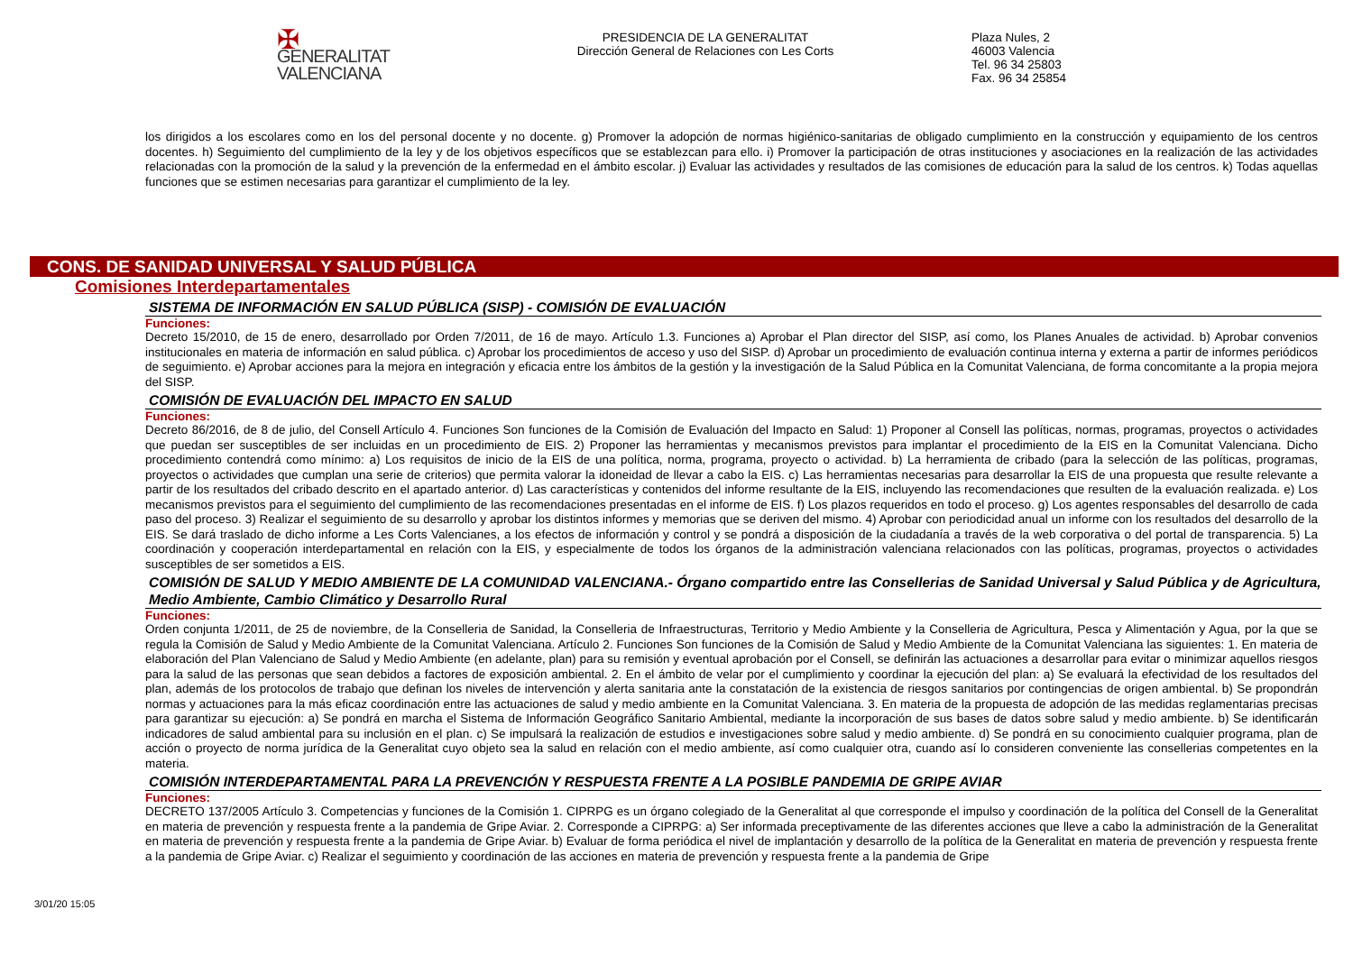✠ GENERALITAT
VALENCIANA
PRESIDENCIA DE LA GENERALITAT
Dirección General de Relaciones con Les Corts
Plaza Nules, 2
46003 Valencia
Tel. 96 34 25803
Fax. 96 34 25854
los dirigidos a los escolares como en los del personal docente y no docente. g) Promover la adopción de normas higiénico-sanitarias de obligado cumplimiento en la construcción y equipamiento de los centros docentes. h) Seguimiento del cumplimiento de la ley y de los objetivos específicos que se establezcan para ello. i) Promover la participación de otras instituciones y asociaciones en la realización de las actividades relacionadas con la promoción de la salud y la prevención de la enfermedad en el ámbito escolar. j) Evaluar las actividades y resultados de las comisiones de educación para la salud de los centros. k) Todas aquellas funciones que se estimen necesarias para garantizar el cumplimiento de la ley.
CONS. DE SANIDAD UNIVERSAL Y SALUD PÚBLICA
Comisiones Interdepartamentales
SISTEMA DE INFORMACIÓN EN SALUD PÚBLICA (SISP) - COMISIÓN DE EVALUACIÓN
Funciones:
Decreto 15/2010, de 15 de enero, desarrollado por Orden 7/2011, de 16 de mayo. Artículo 1.3. Funciones a) Aprobar el Plan director del SISP, así como, los Planes Anuales de actividad. b) Aprobar convenios institucionales en materia de información en salud pública. c) Aprobar los procedimientos de acceso y uso del SISP. d) Aprobar un procedimiento de evaluación continua interna y externa a partir de informes periódicos de seguimiento. e) Aprobar acciones para la mejora en integración y eficacia entre los ámbitos de la gestión y la investigación de la Salud Pública en la Comunitat Valenciana, de forma concomitante a la propia mejora del SISP.
COMISIÓN DE EVALUACIÓN DEL IMPACTO EN SALUD
Funciones:
Decreto 86/2016, de 8 de julio, del Consell Artículo 4. Funciones Son funciones de la Comisión de Evaluación del Impacto en Salud: 1) Proponer al Consell las políticas, normas, programas, proyectos o actividades que puedan ser susceptibles de ser incluidas en un procedimiento de EIS. 2) Proponer las herramientas y mecanismos previstos para implantar el procedimiento de la EIS en la Comunitat Valenciana. Dicho procedimiento contendrá como mínimo: a) Los requisitos de inicio de la EIS de una política, norma, programa, proyecto o actividad. b) La herramienta de cribado (para la selección de las políticas, programas, proyectos o actividades que cumplan una serie de criterios) que permita valorar la idoneidad de llevar a cabo la EIS. c) Las herramientas necesarias para desarrollar la EIS de una propuesta que resulte relevante a partir de los resultados del cribado descrito en el apartado anterior. d) Las características y contenidos del informe resultante de la EIS, incluyendo las recomendaciones que resulten de la evaluación realizada. e) Los mecanismos previstos para el seguimiento del cumplimiento de las recomendaciones presentadas en el informe de EIS. f) Los plazos requeridos en todo el proceso. g) Los agentes responsables del desarrollo de cada paso del proceso. 3) Realizar el seguimiento de su desarrollo y aprobar los distintos informes y memorias que se deriven del mismo. 4) Aprobar con periodicidad anual un informe con los resultados del desarrollo de la EIS. Se dará traslado de dicho informe a Les Corts Valencianes, a los efectos de información y control y se pondrá a disposición de la ciudadanía a través de la web corporativa o del portal de transparencia. 5) La coordinación y cooperación interdepartamental en relación con la EIS, y especialmente de todos los órganos de la administración valenciana relacionados con las políticas, programas, proyectos o actividades susceptibles de ser sometidos a EIS.
COMISIÓN DE SALUD Y MEDIO AMBIENTE DE LA COMUNIDAD VALENCIANA.- Órgano compartido entre las Consellerias de Sanidad Universal y Salud Pública y de Agricultura, Medio Ambiente, Cambio Climático y Desarrollo Rural
Funciones:
Orden conjunta 1/2011, de 25 de noviembre, de la Conselleria de Sanidad, la Conselleria de Infraestructuras, Territorio y Medio Ambiente y la Conselleria de Agricultura, Pesca y Alimentación y Agua, por la que se regula la Comisión de Salud y Medio Ambiente de la Comunitat Valenciana. Artículo 2. Funciones Son funciones de la Comisión de Salud y Medio Ambiente de la Comunitat Valenciana las siguientes: 1. En materia de elaboración del Plan Valenciano de Salud y Medio Ambiente (en adelante, plan) para su remisión y eventual aprobación por el Consell, se definirán las actuaciones a desarrollar para evitar o minimizar aquellos riesgos para la salud de las personas que sean debidos a factores de exposición ambiental. 2. En el ámbito de velar por el cumplimiento y coordinar la ejecución del plan: a) Se evaluará la efectividad de los resultados del plan, además de los protocolos de trabajo que definan los niveles de intervención y alerta sanitaria ante la constatación de la existencia de riesgos sanitarios por contingencias de origen ambiental. b) Se propondrán normas y actuaciones para la más eficaz coordinación entre las actuaciones de salud y medio ambiente en la Comunitat Valenciana. 3. En materia de la propuesta de adopción de las medidas reglamentarias precisas para garantizar su ejecución: a) Se pondrá en marcha el Sistema de Información Geográfico Sanitario Ambiental, mediante la incorporación de sus bases de datos sobre salud y medio ambiente. b) Se identificarán indicadores de salud ambiental para su inclusión en el plan. c) Se impulsará la realización de estudios e investigaciones sobre salud y medio ambiente. d) Se pondrá en su conocimiento cualquier programa, plan de acción o proyecto de norma jurídica de la Generalitat cuyo objeto sea la salud en relación con el medio ambiente, así como cualquier otra, cuando así lo consideren conveniente las consellerias competentes en la materia.
COMISIÓN INTERDEPARTAMENTAL PARA LA PREVENCIÓN Y RESPUESTA FRENTE A LA POSIBLE PANDEMIA DE GRIPE AVIAR
Funciones:
DECRETO 137/2005 Artículo 3. Competencias y funciones de la Comisión 1. CIPRPG es un órgano colegiado de la Generalitat al que corresponde el impulso y coordinación de la política del Consell de la Generalitat en materia de prevención y respuesta frente a la pandemia de Gripe Aviar. 2. Corresponde a CIPRPG: a) Ser informada preceptivamente de las diferentes acciones que lleve a cabo la administración de la Generalitat en materia de prevención y respuesta frente a la pandemia de Gripe Aviar. b) Evaluar de forma periódica el nivel de implantación y desarrollo de la política de la Generalitat en materia de prevención y respuesta frente a la pandemia de Gripe Aviar. c) Realizar el seguimiento y coordinación de las acciones en materia de prevención y respuesta frente a la pandemia de Gripe
3/01/20 15:05